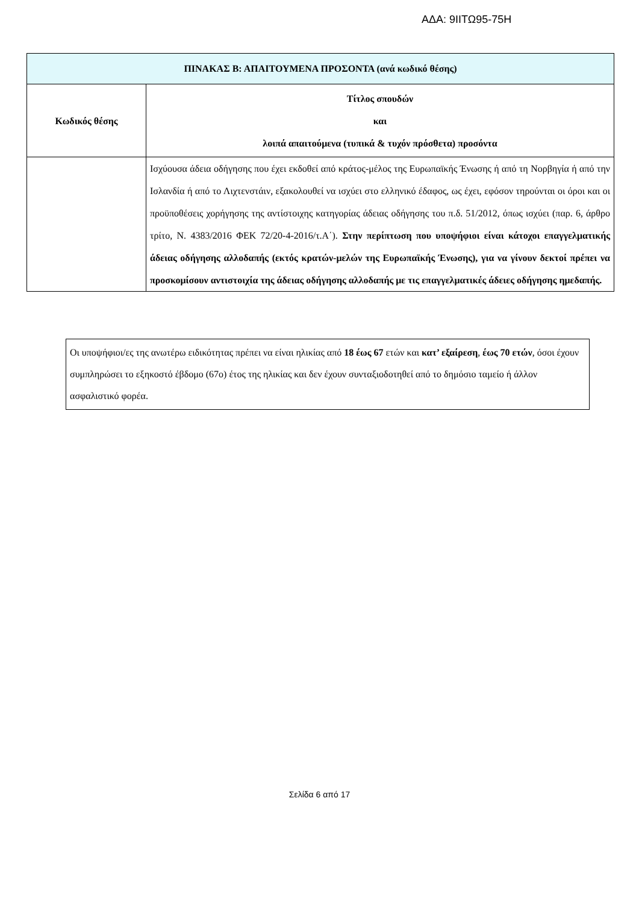ΑΔΑ: 9ΙΙΤΩ95-75Η
| ΠΙΝΑΚΑΣ Β: ΑΠΑΙΤΟΥΜΕΝΑ ΠΡΟΣΟΝΤΑ (ανά κωδικό θέσης) | |
| --- | --- |
| Κωδικός θέσης | Τίτλος σπουδών και λοιπά απαιτούμενα (τυπικά & τυχόν πρόσθετα) προσόντα |
| | Ισχύουσα άδεια οδήγησης που έχει εκδοθεί από κράτος-μέλος της Ευρωπαϊκής Ένωσης ή από τη Νορβηγία ή από την Ισλανδία ή από το Λιχτενστάιν, εξακολουθεί να ισχύει στο ελληνικό έδαφος, ως έχει, εφόσον τηρούνται οι όροι και οι προϋποθέσεις χορήγησης της αντίστοιχης κατηγορίας άδειας οδήγησης του π.δ. 51/2012, όπως ισχύει (παρ. 6, άρθρο τρίτο, Ν. 4383/2016 ΦΕΚ 72/20-4-2016/τ.Α΄). Στην περίπτωση που υποψήφιοι είναι κάτοχοι επαγγελματικής άδειας οδήγησης αλλοδαπής (εκτός κρατών-μελών της Ευρωπαϊκής Ένωσης), για να γίνουν δεκτοί πρέπει να προσκομίσουν αντιστοιχία της άδειας οδήγησης αλλοδαπής με τις επαγγελματικές άδειες οδήγησης ημεδαπής. |
Οι υποψήφιοι/ες της ανωτέρω ειδικότητας πρέπει να είναι ηλικίας από 18 έως 67 ετών και κατ’ εξαίρεση, έως 70 ετών, όσοι έχουν συμπληρώσει το εξηκοστό έβδομο (67ο) έτος της ηλικίας και δεν έχουν συνταξιοδοτηθεί από το δημόσιο ταμείο ή άλλον ασφαλιστικό φορέα.
Σελίδα 6 από 17